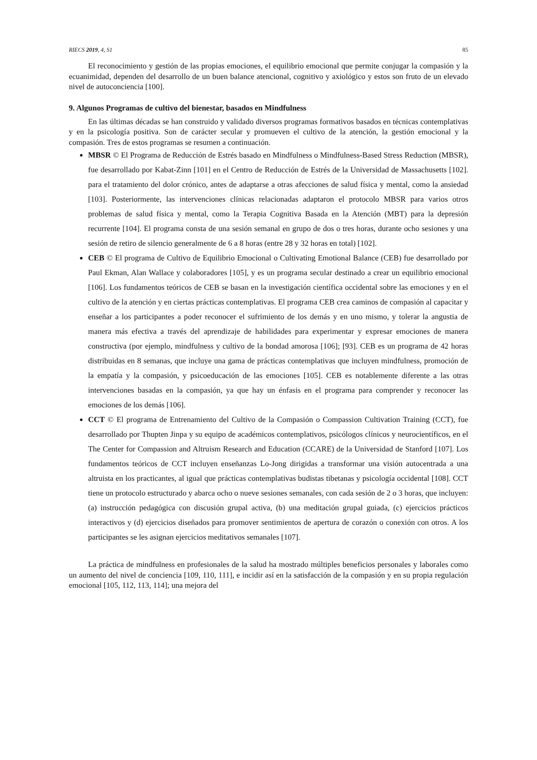RIECS 2019, 4, S1 85
El reconocimiento y gestión de las propias emociones, el equilibrio emocional que permite conjugar la compasión y la ecuanimidad, dependen del desarrollo de un buen balance atencional, cognitivo y axiológico y estos son fruto de un elevado nivel de autoconciencia [100].
9. Algunos Programas de cultivo del bienestar, basados en Mindfulness
En las últimas décadas se han construido y validado diversos programas formativos basados en técnicas contemplativas y en la psicología positiva. Son de carácter secular y promueven el cultivo de la atención, la gestión emocional y la compasión. Tres de estos programas se resumen a continuación.
MBSR © El Programa de Reducción de Estrés basado en Mindfulness o Mindfulness-Based Stress Reduction (MBSR), fue desarrollado por Kabat-Zinn [101] en el Centro de Reducción de Estrés de la Universidad de Massachusetts [102]. para el tratamiento del dolor crónico, antes de adaptarse a otras afecciones de salud física y mental, como la ansiedad [103]. Posteriormente, las intervenciones clínicas relacionadas adaptaron el protocolo MBSR para varios otros problemas de salud física y mental, como la Terapia Cognitiva Basada en la Atención (MBT) para la depresión recurrente [104]. El programa consta de una sesión semanal en grupo de dos o tres horas, durante ocho sesiones y una sesión de retiro de silencio generalmente de 6 a 8 horas (entre 28 y 32 horas en total) [102].
CEB © El programa de Cultivo de Equilibrio Emocional o Cultivating Emotional Balance (CEB) fue desarrollado por Paul Ekman, Alan Wallace y colaboradores [105], y es un programa secular destinado a crear un equilibrio emocional [106]. Los fundamentos teóricos de CEB se basan en la investigación científica occidental sobre las emociones y en el cultivo de la atención y en ciertas prácticas contemplativas. El programa CEB crea caminos de compasión al capacitar y enseñar a los participantes a poder reconocer el sufrimiento de los demás y en uno mismo, y tolerar la angustia de manera más efectiva a través del aprendizaje de habilidades para experimentar y expresar emociones de manera constructiva (por ejemplo, mindfulness y cultivo de la bondad amorosa [106]; [93]. CEB es un programa de 42 horas distribuidas en 8 semanas, que incluye una gama de prácticas contemplativas que incluyen mindfulness, promoción de la empatía y la compasión, y psicoeducación de las emociones [105]. CEB es notablemente diferente a las otras intervenciones basadas en la compasión, ya que hay un énfasis en el programa para comprender y reconocer las emociones de los demás [106].
CCT © El programa de Entrenamiento del Cultivo de la Compasión o Compassion Cultivation Training (CCT), fue desarrollado por Thupten Jinpa y su equipo de académicos contemplativos, psicólogos clínicos y neurocientíficos, en el The Center for Compassion and Altruism Research and Education (CCARE) de la Universidad de Stanford [107]. Los fundamentos teóricos de CCT incluyen enseñanzas Lo-Jong dirigidas a transformar una visión autocentrada a una altruista en los practicantes, al igual que prácticas contemplativas budistas tibetanas y psicología occidental [108]. CCT tiene un protocolo estructurado y abarca ocho o nueve sesiones semanales, con cada sesión de 2 o 3 horas, que incluyen: (a) instrucción pedagógica con discusión grupal activa, (b) una meditación grupal guiada, (c) ejercicios prácticos interactivos y (d) ejercicios diseñados para promover sentimientos de apertura de corazón o conexión con otros. A los participantes se les asignan ejercicios meditativos semanales [107].
La práctica de mindfulness en profesionales de la salud ha mostrado múltiples beneficios personales y laborales como un aumento del nivel de conciencia [109, 110, 111], e incidir así en la satisfacción de la compasión y en su propia regulación emocional [105, 112, 113, 114]; una mejora del